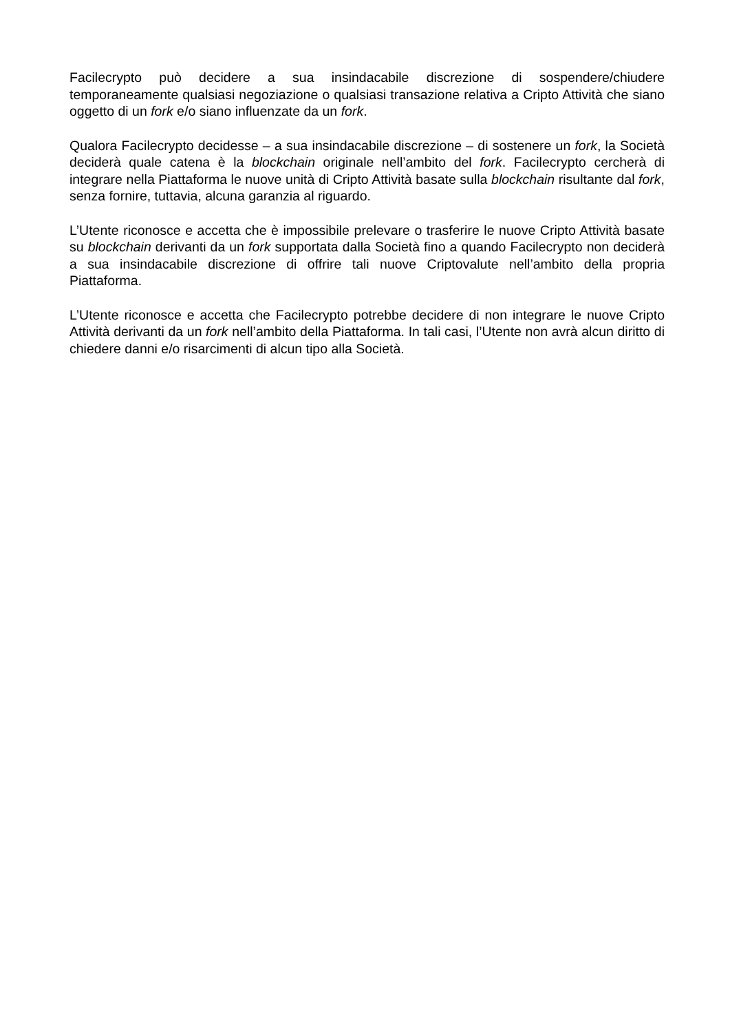Facilecrypto può decidere a sua insindacabile discrezione di sospendere/chiudere temporaneamente qualsiasi negoziazione o qualsiasi transazione relativa a Cripto Attività che siano oggetto di un fork e/o siano influenzate da un fork.
Qualora Facilecrypto decidesse – a sua insindacabile discrezione – di sostenere un fork, la Società deciderà quale catena è la blockchain originale nell’ambito del fork. Facilecrypto cercherà di integrare nella Piattaforma le nuove unità di Cripto Attività basate sulla blockchain risultante dal fork, senza fornire, tuttavia, alcuna garanzia al riguardo.
L’Utente riconosce e accetta che è impossibile prelevare o trasferire le nuove Cripto Attività basate su blockchain derivanti da un fork supportata dalla Società fino a quando Facilecrypto non deciderà a sua insindacabile discrezione di offrire tali nuove Criptovalute nell’ambito della propria Piattaforma.
L’Utente riconosce e accetta che Facilecrypto potrebbe decidere di non integrare le nuove Cripto Attività derivanti da un fork nell’ambito della Piattaforma. In tali casi, l’Utente non avrà alcun diritto di chiedere danni e/o risarcimenti di alcun tipo alla Società.